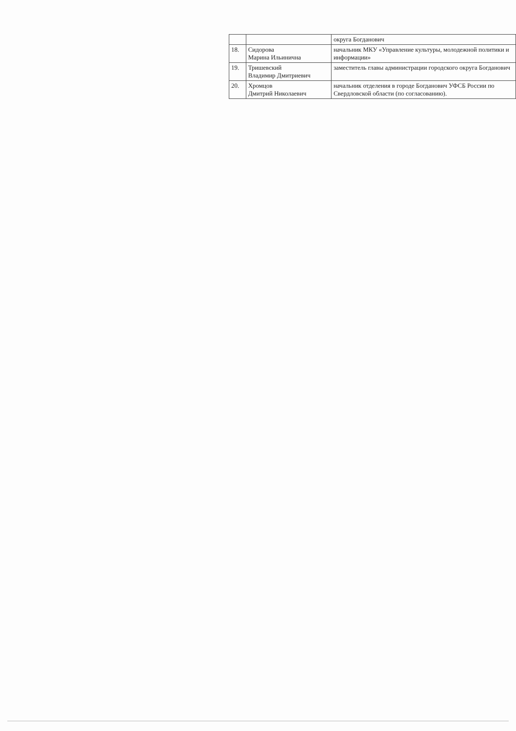| | | округа Богданович |
| 18. | Сидорова Марина Ильинична | начальник МКУ «Управление культуры, молодежной политики и информации» |
| 19. | Тришевский Владимир Дмитриевич | заместитель главы администрации городского округа Богданович |
| 20. | Хромцов Дмитрий Николаевич | начальник отделения в городе Богданович УФСБ России по Свердловской области (по согласованию). |